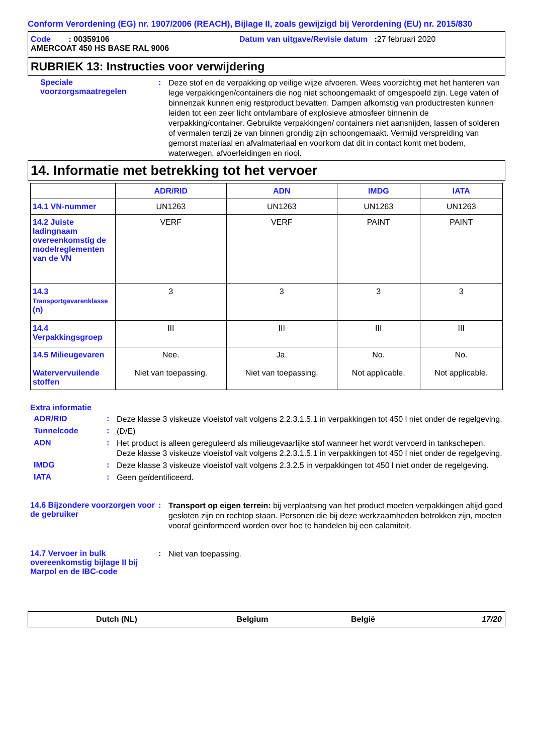Conform Verordening (EG) nr. 1907/2006 (REACH), Bijlage II, zoals gewijzigd bij Verordening (EU) nr. 2015/830
Code : 00359106 Datum van uitgave/Revisie datum : 27 februari 2020
AMERCOAT 450 HS BASE RAL 9006
RUBRIEK 13: Instructies voor verwijdering
Speciale voorzorgsmaatregelen
:
Deze stof en de verpakking op veilige wijze afvoeren. Wees voorzichtig met het hanteren van lege verpakkingen/containers die nog niet schoongemaakt of omgespoeld zijn. Lege vaten of binnenzak kunnen enig restproduct bevatten. Dampen afkomstig van productresten kunnen leiden tot een zeer licht ontvlambare of explosieve atmosfeer binnenin de verpakking/container. Gebruikte verpakkingen/ containers niet aansnijden, lassen of solderen of vermalen tenzij ze van binnen grondig zijn schoongemaakt. Vermijd verspreiding van gemorst materiaal en afvalmateriaal en voorkom dat dit in contact komt met bodem, waterwegen, afvoerleidingen en riool.
14. Informatie met betrekking tot het vervoer
| | ADR/RID | ADN | IMDG | IATA |
| --- | --- | --- | --- | --- |
| 14.1 VN-nummer | UN1263 | UN1263 | UN1263 | UN1263 |
| 14.2 Juiste ladingnaam overeenkomstig de modelreglementen van de VN | VERF | VERF | PAINT | PAINT |
| 14.3 Transportgevarenklasse (n) | 3 | 3 | 3 | 3 |
| 14.4 Verpakkingsgroep | III | III | III | III |
| 14.5 Milieugevaren Watervervuilende stoffen | Nee. Niet van toepassing. | Ja. Niet van toepassing. | No. Not applicable. | No. Not applicable. |
Extra informatie
ADR/RID :
Deze klasse 3 viskeuze vloeistof valt volgens 2.2.3.1.5.1 in verpakkingen tot 450 l niet onder de regelgeving.
Tunnelcode :
(D/E)
ADN :
Het product is alleen gereguleerd als milieugevaarlijke stof wanneer het wordt vervoerd in tankschepen. Deze klasse 3 viskeuze vloeistof valt volgens 2.2.3.1.5.1 in verpakkingen tot 450 l niet onder de regelgeving.
IMDG :
Deze klasse 3 viskeuze vloeistof valt volgens 2.3.2.5 in verpakkingen tot 450 l niet onder de regelgeving.
IATA :
Geen geïdentificeerd.
14.6 Bijzondere voorzorgen voor de gebruiker
:
Transport op eigen terrein: bij verplaatsing van het product moeten verpakkingen altijd goed gesloten zijn en rechtop staan. Personen die bij deze werkzaamheden betrokken zijn, moeten vooraf geinformeerd worden over hoe te handelen bij een calamiteit.
14.7 Vervoer in bulk overeenkomstig bijlage II bij Marpol en de IBC-code
:
Niet van toepassing.
Dutch (NL) Belgium België 17/20